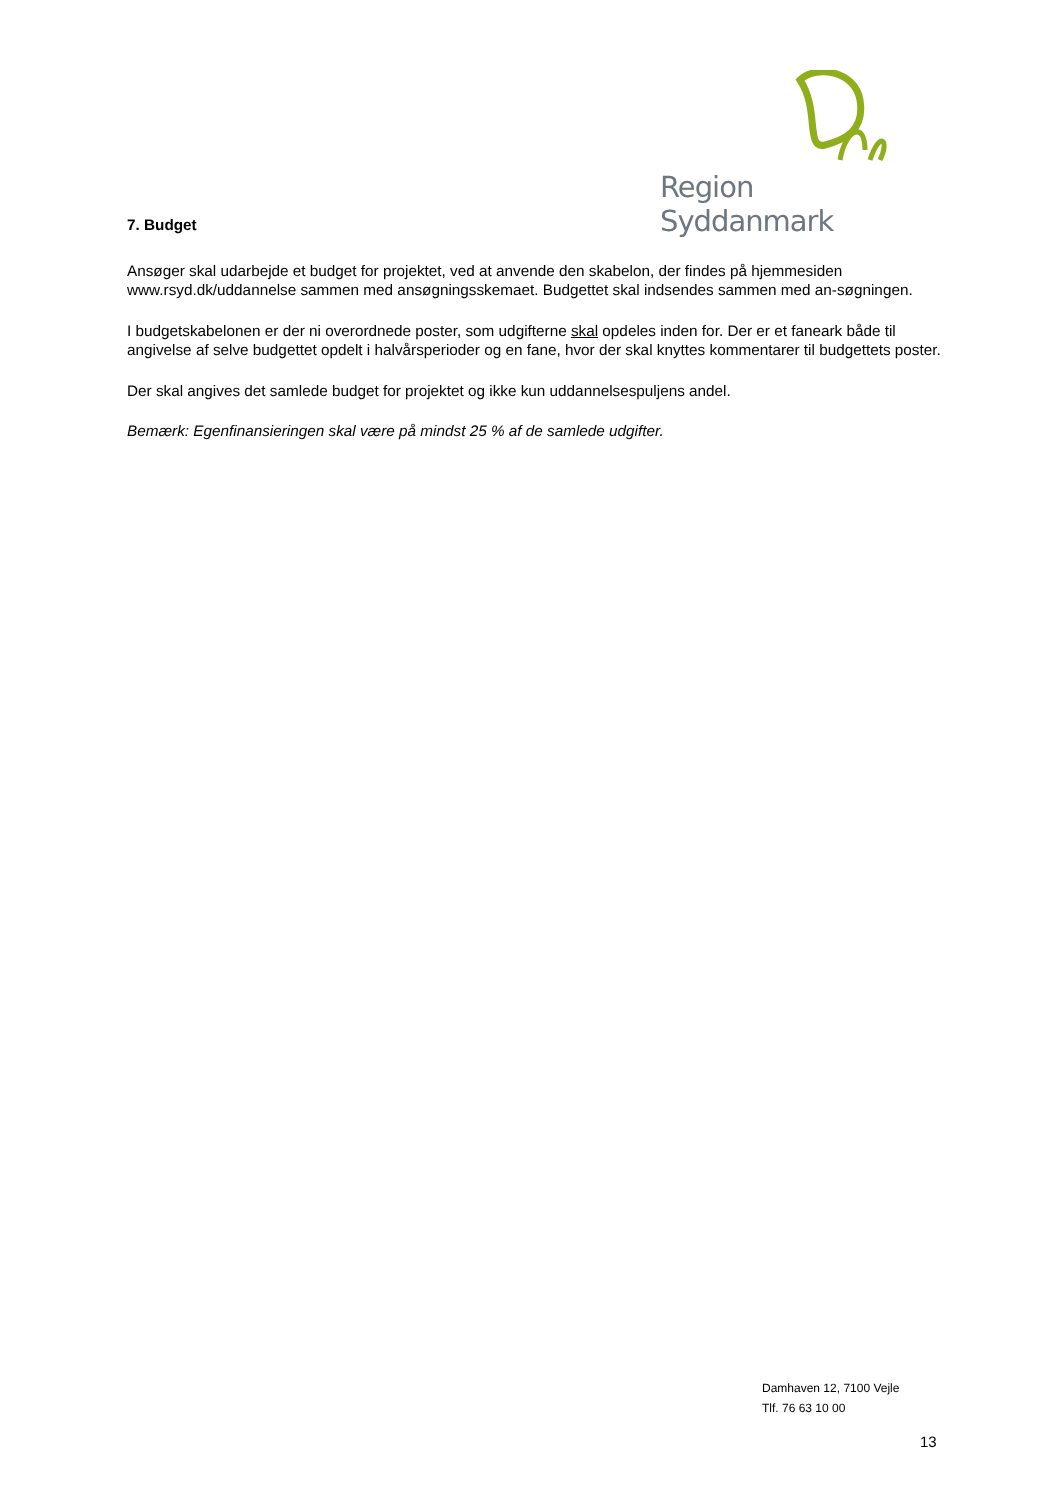Region Syddanmark
7. Budget
Ansøger skal udarbejde et budget for projektet, ved at anvende den skabelon, der findes på hjemmesiden www.rsyd.dk/uddannelse sammen med ansøgningsskemaet. Budgettet skal indsendes sammen med an-søgningen.
I budgetskabelonen er der ni overordnede poster, som udgifterne skal opdeles inden for. Der er et faneark både til angivelse af selve budgettet opdelt i halvårsperioder og en fane, hvor der skal knyttes kommentarer til budgettets poster.
Der skal angives det samlede budget for projektet og ikke kun uddannelsespuljens andel.
Bemærk: Egenfinansieringen skal være på mindst 25 % af de samlede udgifter.
Damhaven 12, 7100 Vejle
Tlf. 76 63 10 00
13